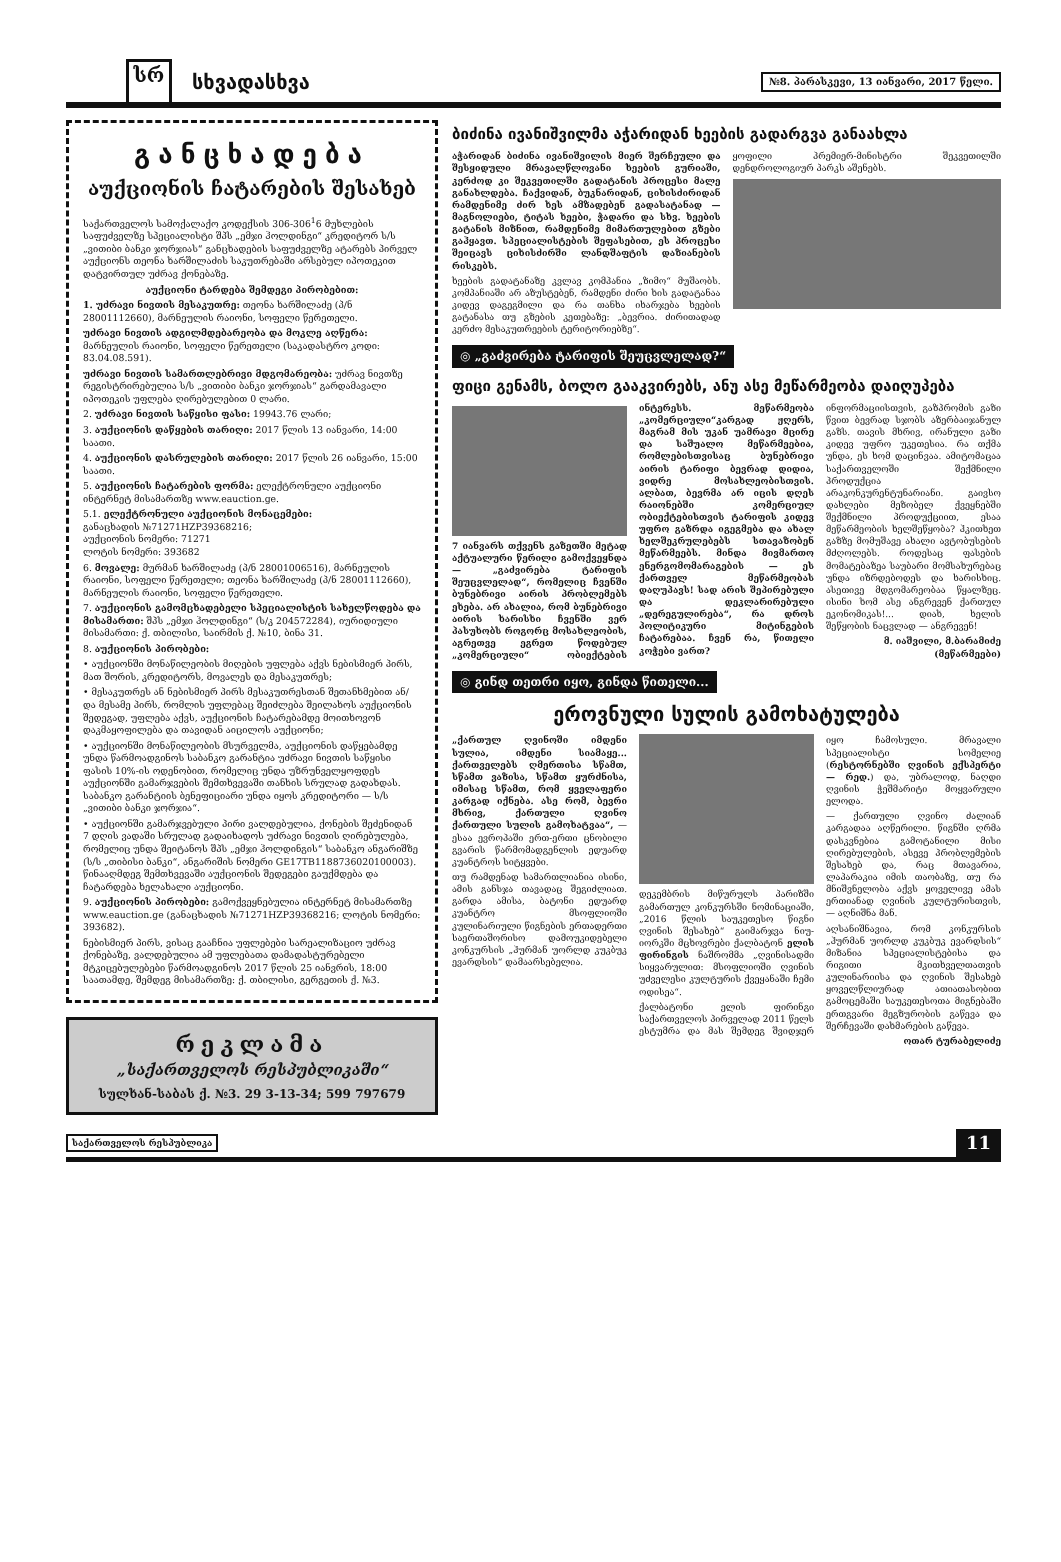სრ
სხვადასხვა
№8. პარასკევი, 13 იანვარი, 2017 წელი.
განცხადება
აუქციონის ჩატარების შესახებ
საქართველოს სამოქალაქო კოდექსის 306-306<sup>1</sup>6 მუხლების საფუძველზე სპეციალისტი შპს „ემჯი ჰოლდინგი“ კრედიტორ ს/ს „ვითიბი ბანკი ჯორჯიას“ განცხადების საფუძველზე ატარებს პირველ აუქციონს თეონა ხარშილაძის საკუთრებაში არსებულ იპოთეკით დატვირთულ უძრავ ქონებაზე.
აუქციონი ტარდება შემდეგი პირობებით:
1. უძრავი ნივთის მესაკუთრე: თეონა ხარშილაძე (პ/ნ 28001112660), მარნეულის რაიონი, სოფელი წერეთელი.
უძრავი ნივთის ადგილმდებარეობა და მოკლე აღწერა: მარნეულის რაიონი, სოფელი წერეთელი (საკადასტრო კოდი: 83.04.08.591).
უძრავი ნივთის სამართლებრივი მდგომარეობა: უძრავ ნივთზე რეგისტრირებულია ს/ს „ვითიბი ბანკი ჯორჯიას“ გარდამავალი იპოთეკის უფლება ღირებულებით 0 ლარი.
2. უძრავი ნივთის საწყისი ფასი: 19943.76 ლარი;
3. აუქციონის დაწყების თარიღი: 2017 წლის 13 იანვარი, 14:00 საათი.
4. აუქციონის დასრულების თარიღი: 2017 წლის 26 იანვარი, 15:00 საათი.
5. აუქციონის ჩატარების ფორმა: ელექტრონული აუქციონი ინტერნეტ მისამართზე www.eauction.ge.
5.1. ელექტრონული აუქციონის მონაცემები:
განაცხადის №71271HZP39368216;
აუქციონის ნომერი: 71271
ლოტის ნომერი: 393682
6. მოვალე: მურმან ხარშილაძე (პ/ნ 28001006516), მარნეულის რაიონი, სოფელი წერეთელი; თეონა ხარშილაძე (პ/ნ 28001112660), მარნეულის რაიონი, სოფელი წერეთელი.
7. აუქციონის გამომცხადებელი სპეციალისტის სახელწოდება და მისამართი: შპს „ემჯი ჰოლდინგი“ (ს/კ 204572284), იურიდიული მისამართი: ქ. თბილისი, საირმის ქ. №10, ბინა 31.
8. აუქციონის პირობები:
• აუქციონში მონაწილეობის მიღების უფლება აქვს ნებისმიერ პირს, მათ შორის, კრედიტორს, მოვალეს და მესაკუთრეს;
• მესაკუთრეს ან ნებისმიერ პირს მესაკუთრესთან შეთანხმებით ან/და მესამე პირს, რომლის უფლებაც შეიძლება შეილახოს აუქციონის შედეგად, უფლება აქვს, აუქციონის ჩატარებამდე მოითხოვონ დაკმაყოფილება და თავიდან აიცილოს აუქციონი;
• აუქციონში მონაწილეობის მსურველმა, აუქციონის დაწყებამდე უნდა წარმოადგინოს საბანკო გარანტია უძრავი ნივთის საწყისი ფასის 10%-ის ოდენობით, რომელიც უნდა უზრუნველყოფდეს აუქციონში გამარჯვების შემთხვევაში თანხის სრულად გადახდას. საბანკო გარანტიის ბენეფიციარი უნდა იყოს კრედიტორი — ს/ს „ვითიბი ბანკი ჯორჯია“.
• აუქციონში გამარჯვებული პირი ვალდებულია, ქონების შეძენიდან 7 დღის ვადაში სრულად გადაიხადოს უძრავი ნივთის ღირებულება, რომელიც უნდა შეიტანოს შპს „ემჯი ჰოლდინგის“ საბანკო ანგარიშზე (ს/ს „თიბისი ბანკი“, ანგარიშის ნომერი GE17TB1188736020100003). წინააღმდეგ შემთხვევაში აუქციონის შედეგები გაუქმდება და ჩატარდება ხელახალი აუქციონი.
9. აუქციონის პირობები: გამოქვეყნებულია ინტერნეტ მისამართზე www.eauction.ge (განაცხადის №71271HZP39368216; ლოტის ნომერი: 393682).
ნებისმიერ პირს, ვისაც გააჩნია უფლებები სარეალიზაციო უძრავ ქონებაზე, ვალდებულია ამ უფლებათა დამადასტურებელი მტკიცებულებები წარმოადგინოს 2017 წლის 25 იანვრის, 18:00 საათამდე, შემდეგ მისამართზე: ქ. თბილისი, გერგეთის ქ. №3.
რეკლამა
„საქართველოს რესპუბლიკაში“
სულხან-საბას ქ. №3. 29 3-13-34; 599 797679
ბიძინა ივანიშვილმა აჭარიდან ხეების გადარგვა განაახლა
აჭარიდან ბიძინა ივანიშვილის მიერ შერჩეული და შესყიდული მრავალწლოვანი ხეების გურიაში, კერძოდ კი შეკვეთილში გადატანის პროცესი მალე განახლდება. ჩაქვიდან, ბუკნარიდან, ციხისძირიდან რამდენიმე ძირ ხეს ამზადებენ გადასატანად — მაგნოლიები, ტიტას ხეები, ჭადარი და სხვ. ხეების გატანის მიზნით, რამდენიმე მიმართულებით გზები გაჰყავთ. სპეციალისტების შეფასებით, ეს პროცესი შეიცავს ციხისძირში ლანდშაფტის დაზიანების რისკებს.
ხეების გადატანაზე კვლავ კომპანია „ზიმო“ მუშაობს. კომპანიაში არ აზუსტებენ, რამდენი ძირი ხის გადატანაა კიდევ დაგეგმილი და რა თანხა იხარჯება ხეების გატანასა თუ გზების კეთებაზე: „ბევრია. ძირითადად კერძო მესაკუთრეების ტერიტორიებზე“.
ყოფილი პრემიერ-მინისტრი შეკვეთილში დენდროლოგიურ პარკს აშენებს.
◎ „გაძვირება ტარიფის შეუცვლელად?“
ფიცი გენამს, ბოლო გააკვირებს, ანუ ასე მეწარმეობა დაიღუპება
7 იანვარს თქვენს გაზეთში მეტად აქტუალური წერილი გამოქვეყნდა — „გაძვირება ტარიფის შეუცვლელად“, რომელიც ჩვენში ბუნებრივი აირის პრობლემებს ეხება. არ ახალია, რომ ბუნებრივი აირის ხარისხი ჩვენში ვერ პასუხობს როგორც მოსახლეობის, აგრეთვე ეგრეთ წოდებულ „კომერციული“ ობიექტების ინტერესს. მეწარმეობა „კომერციული“კარგად ჟღერს, მაგრამ მის უკან უამრავი მცირე და საშუალო მეწარმეებია, რომლებისთვისაც ბუნებრივი აირის ტარიფი ბევრად დიდია, ვიდრე მოსახლეობისთვის. ალბათ, ბევრმა არ იცის დღეს რაიონებში კომერციულ ობიექტებისთვის ტარიფის კიდევ უფრო გაზრდა იგეგმება და ახალ ხელშეკრულებებს სთავაზობენ მეწარმეებს. მინდა მივმართო ენერგომომარაგების — ეს ქართველ მეწარმეობას დაღუპავს! სად არის შეპირებული და დეკლარირებული „დერეგულირება“, რა დროს პოლიტიკური მიტინგების ჩატარებაა. ჩვენ რა, წითელი კოჭები ვართ?
ინფორმაციისთვის, გაზპრომის გაზი წვით ბევრად სჯობს აზერბაიჯანულ გაზს. თავის მხრივ, ირანული გაზი კიდევ უფრო უკეთესია. რა თქმა უნდა, ეს ხომ დაცინვაა. ამიტომაცაა საქართველოში შექმნილი პროდუქცია არაკონკურენტუნარიანი. გაივსო დახლები მეზობელ ქვეყნებში შექმნილი პროდუქციით, ესაა მეწარმეობის ხელშეწყობა? ჰკითხეთ გაზზე მომუშავე ახალი ავტობუსების მძღოლებს. როდესაც ფასების მომატებაზეა საუბარი მომსახურებაც უნდა იზრდებოდეს და ხარისხიც. ასეთივე მდგომარეობაა წყალზეც. ისინი ხომ ასე ანგრევენ ქართულ ეკონომიკას!... დიახ, ხელის შეწყობის ნაცვლად — ანგრევენ!
მ. იაშვილი, მ.ბარამიძე
(მეწარმეები)
◎ გინდ თეთრი იყო, გინდა წითელი...
ეროვნული სულის გამოხატულება
„ქართულ ღვინოში იმდენი სულია, იმდენი სიამაყე... ქართველებს ღმერთისა სწამთ, სწამთ ვაზისა, სწამთ ყურძნისა, იმისაც სწამთ, რომ ყველაფერი კარგად იქნება. ასე რომ, ბევრი მხრივ, ქართული ღვინო ქართული სულის გამოხატვაა“, — ესაა ევროპაში ერთ-ერთი ცნობილი გვარის წარმომადგენლის ედუარდ კუანტროს სიტყვები.
თუ რამდენად სამართლიანია ისინი, ამის განსჯა თავადაც შეგიძლიათ. გარდა ამისა, ბატონი ედუარდ კუანტრო მსოფლიოში კულინარიული წიგნების ერთადერთი საერთაშორისო დამოუკიდებელი კონკურსის „ჰურმან უორლდ კუკბუკ ევარდსის“ დამაარსებელია.
დეკემბრის მიწურულს პარიზში გამართულ კონკურსში ნომინაციაში, „2016 წლის საუკეთესო წიგნი ღვინის შესახებ“ გაიმარჯვა ნიუ-იორკში მცხოვრები ქალბატონ ელის ფირინგის ნაშრომმა „ღვინისადმი სიყვარულით: მსოფლიოში ღვინის უძველესი კულტურის ქვეყანაში ჩემი ოდისეა“.
ქალბატონი ელის ფირინგი საქართველოს პირველად 2011 წელს ესტუმრა და მას შემდეგ შვიდჯერ იყო ჩამოსული. მრავალი სპეციალისტი სომელიე (რესტორნებში ღვინის ექსპერტი — რედ.) და, უბრალოდ, ნაღდი ღვინის ჭეშმარიტი მოყვარული ელოდა.
— ქართული ღვინო ძალიან კარგადაა აღწერილი. წიგნში ღრმა დასკვნებია გამოტანილი მისი ღირებულების, ასევე პრობლემების შესახებ და, რაც მთავარია, ლაპარაკია იმის თაობაზე, თუ რა მნიშვნელობა აქვს ყოველივე ამას ერთიანად ღვინის კულტურისთვის, — აღნიშნა მან.
აღსანიშნავია, რომ კონკურსის „ჰურმან უორლდ კუკბუკ ევარდსის“ მიზანია სპეციალისტებისა და რიგითი მკითხველთათვის კულინარიისა და ღვინის შესახებ ყოველწლიურად ათიათასობით გამოცემაში საუკეთესოთა მიგნებაში ერთგვარი მეგზურობის გაწევა და შერჩევაში დახმარების გაწევა.
ოთარ ტურაბელიძე
საქართველოს რესპუბლიკა 11